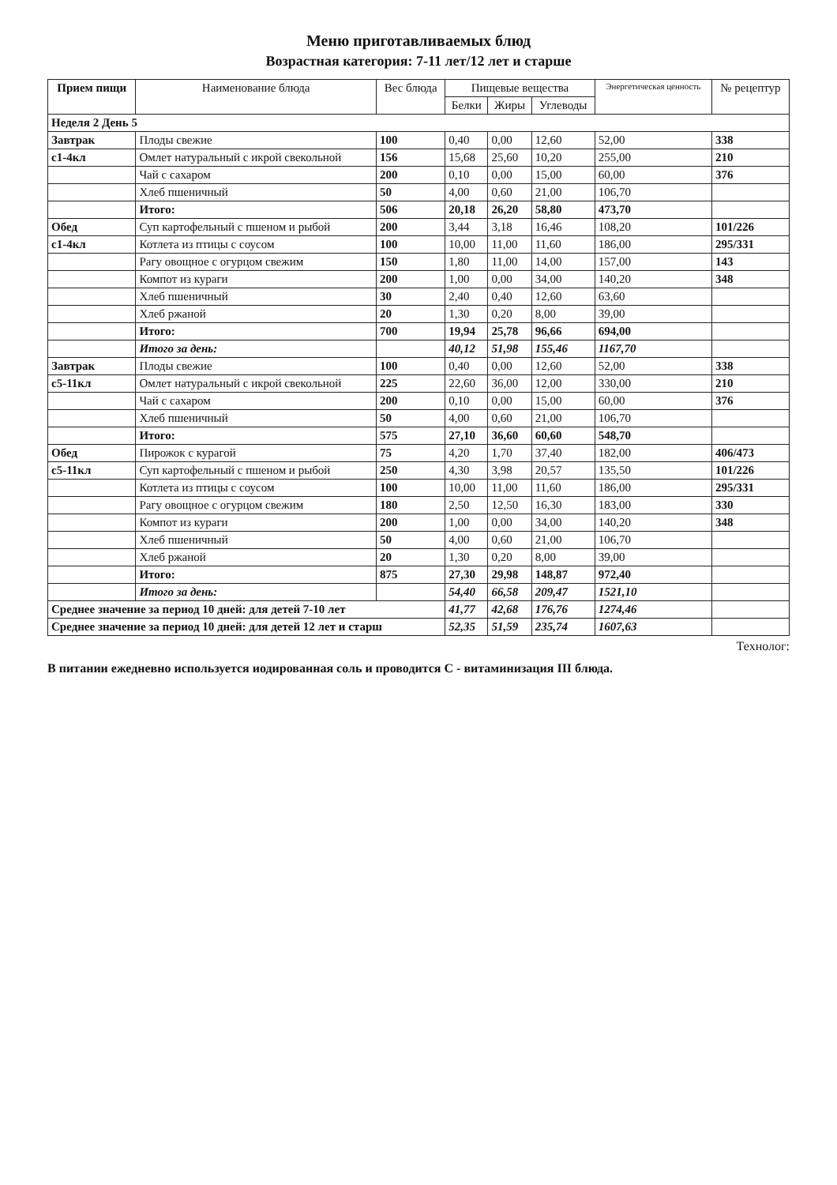Меню приготавливаемых блюд
Возрастная категория: 7-11 лет/12 лет и старше
| Прием пищи | Наименование блюда | Вес блюда | Пищевые вещества | | | Энергетическая ценность | № рецептур |
| --- | --- | --- | --- | --- | --- | --- | --- |
| | | | Белки | Жиры | Углеводы | | |
| Неделя 2 День 5 | | | | | | | |
| Завтрак | Плоды свежие | 100 | 0,40 | 0,00 | 12,60 | 52,00 | 338 |
| с1-4кл | Омлет натуральный с икрой свекольной | 156 | 15,68 | 25,60 | 10,20 | 255,00 | 210 |
| | Чай с сахаром | 200 | 0,10 | 0,00 | 15,00 | 60,00 | 376 |
| | Хлеб пшеничный | 50 | 4,00 | 0,60 | 21,00 | 106,70 | |
| | Итого: | 506 | 20,18 | 26,20 | 58,80 | 473,70 | |
| Обед | Суп картофельный с пшеном и рыбой | 200 | 3,44 | 3,18 | 16,46 | 108,20 | 101/226 |
| с1-4кл | Котлета из птицы с соусом | 100 | 10,00 | 11,00 | 11,60 | 186,00 | 295/331 |
| | Рагу овощное с огурцом свежим | 150 | 1,80 | 11,00 | 14,00 | 157,00 | 143 |
| | Компот из кураги | 200 | 1,00 | 0,00 | 34,00 | 140,20 | 348 |
| | Хлеб пшеничный | 30 | 2,40 | 0,40 | 12,60 | 63,60 | |
| | Хлеб ржаной | 20 | 1,30 | 0,20 | 8,00 | 39,00 | |
| | Итого: | 700 | 19,94 | 25,78 | 96,66 | 694,00 | |
| | Итого за день: | | 40,12 | 51,98 | 155,46 | 1167,70 | |
| Завтрак | Плоды свежие | 100 | 0,40 | 0,00 | 12,60 | 52,00 | 338 |
| с5-11кл | Омлет натуральный с икрой свекольной | 225 | 22,60 | 36,00 | 12,00 | 330,00 | 210 |
| | Чай с сахаром | 200 | 0,10 | 0,00 | 15,00 | 60,00 | 376 |
| | Хлеб пшеничный | 50 | 4,00 | 0,60 | 21,00 | 106,70 | |
| | Итого: | 575 | 27,10 | 36,60 | 60,60 | 548,70 | |
| Обед | Пирожок с курагой | 75 | 4,20 | 1,70 | 37,40 | 182,00 | 406/473 |
| с5-11кл | Суп картофельный с пшеном и рыбой | 250 | 4,30 | 3,98 | 20,57 | 135,50 | 101/226 |
| | Котлета из птицы с соусом | 100 | 10,00 | 11,00 | 11,60 | 186,00 | 295/331 |
| | Рагу овощное с огурцом свежим | 180 | 2,50 | 12,50 | 16,30 | 183,00 | 330 |
| | Компот из кураги | 200 | 1,00 | 0,00 | 34,00 | 140,20 | 348 |
| | Хлеб пшеничный | 50 | 4,00 | 0,60 | 21,00 | 106,70 | |
| | Хлеб ржаной | 20 | 1,30 | 0,20 | 8,00 | 39,00 | |
| | Итого: | 875 | 27,30 | 29,98 | 148,87 | 972,40 | |
| | Итого за день: | | 54,40 | 66,58 | 209,47 | 1521,10 | |
| Среднее значение за период 10 дней: для детей 7-10 лет | | | 41,77 | 42,68 | 176,76 | 1274,46 | |
| Среднее значение за период 10 дней: для детей 12 лет и старш | | | 52,35 | 51,59 | 235,74 | 1607,63 | |
Технолог:
В питании ежедневно используется иодированная соль и проводится С - витаминизация III блюда.